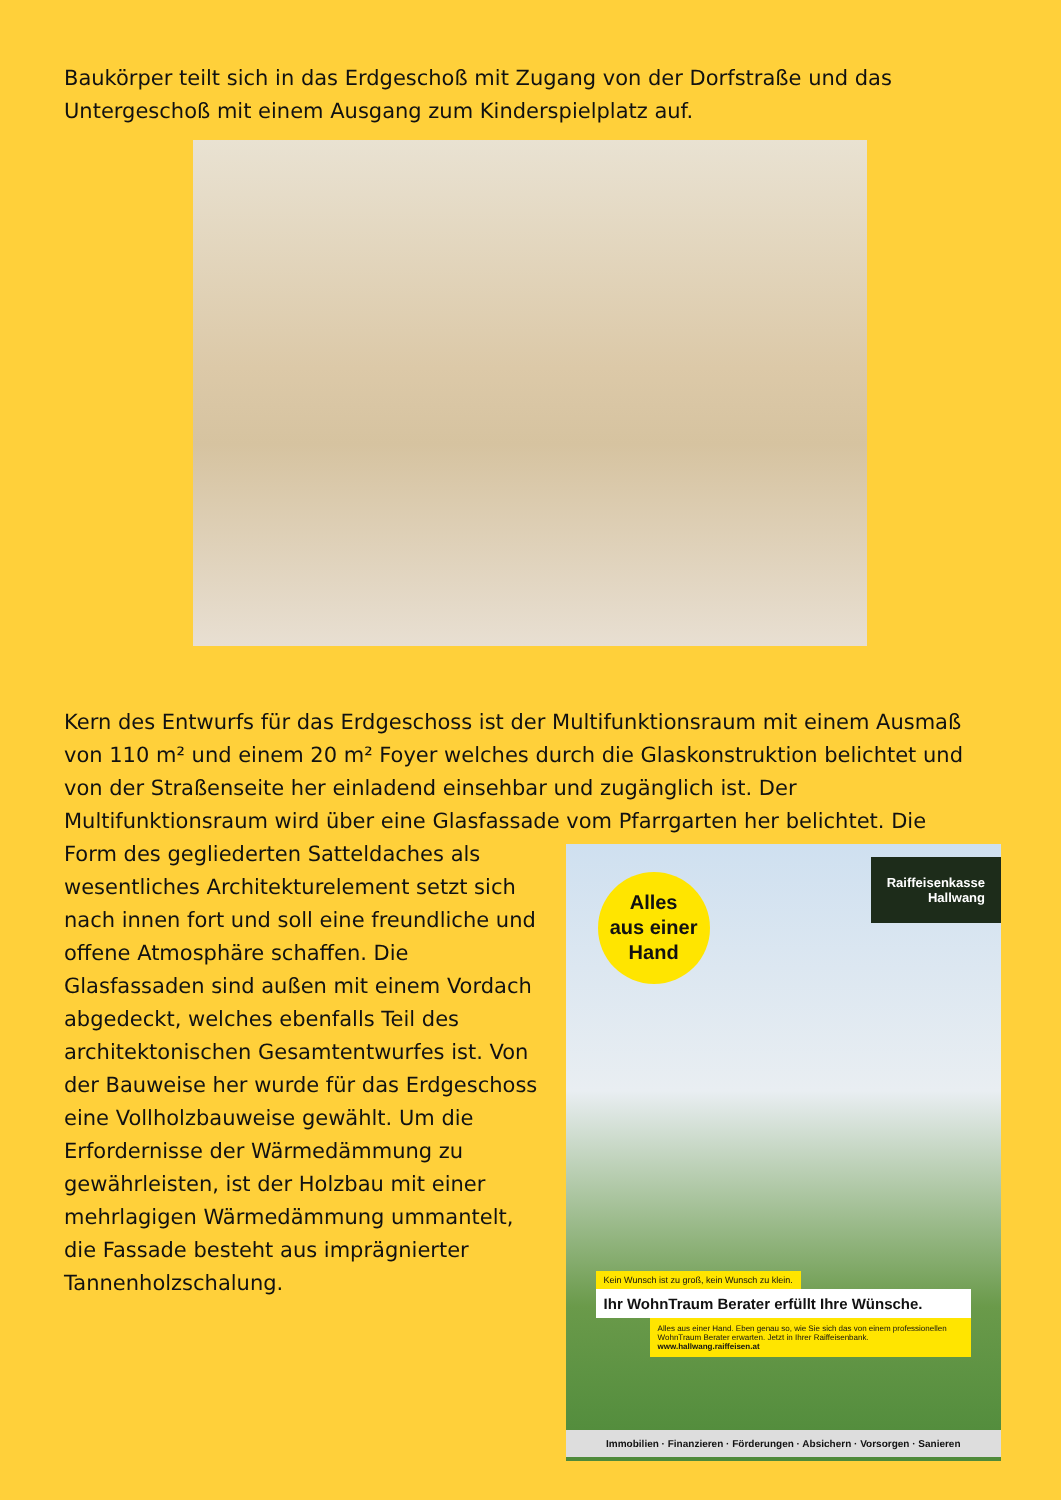Baukörper teilt sich in das Erdgeschoß mit Zugang von der Dorfstraße und das Untergeschoß mit einem Ausgang zum Kinderspielplatz auf.
Kern des Entwurfs für das Erdgeschoss ist der Multifunktionsraum mit einem Ausmaß von 110 m² und einem 20 m² Foyer welches durch die Glaskonstruktion belichtet und von der Straßenseite her einladend einsehbar und zugänglich ist. Der Multifunktionsraum wird über eine Glasfassade vom Pfarrgarten her belichtet. Die
Form des gegliederten Satteldaches als wesentliches Architekturelement setzt sich nach innen fort und soll eine freundliche und offene Atmosphäre schaffen. Die Glasfassaden sind außen mit einem Vordach abgedeckt, welches ebenfalls Teil des architektonischen Gesamtentwurfes ist. Von der Bauweise her wurde für das Erdgeschoss eine Vollholzbauweise gewählt. Um die Erfordernisse der Wärmedämmung zu gewährleisten, ist der Holzbau mit einer mehrlagigen Wärmedämmung ummantelt, die Fassade besteht aus imprägnierter Tannenholzschalung.
Alles
aus einer
Hand
Raiffeisenkasse
Hallwang
Kein Wunsch ist zu groß, kein Wunsch zu klein.
Ihr WohnTraum Berater erfüllt Ihre Wünsche.
Alles aus einer Hand. Eben genau so, wie Sie sich das von einem professionellen WohnTraum Berater erwarten. Jetzt in Ihrer Raiffeisenbank.
www.hallwang.raiffeisen.at
Immobilien · Finanzieren · Förderungen · Absichern · Vorsorgen · Sanieren